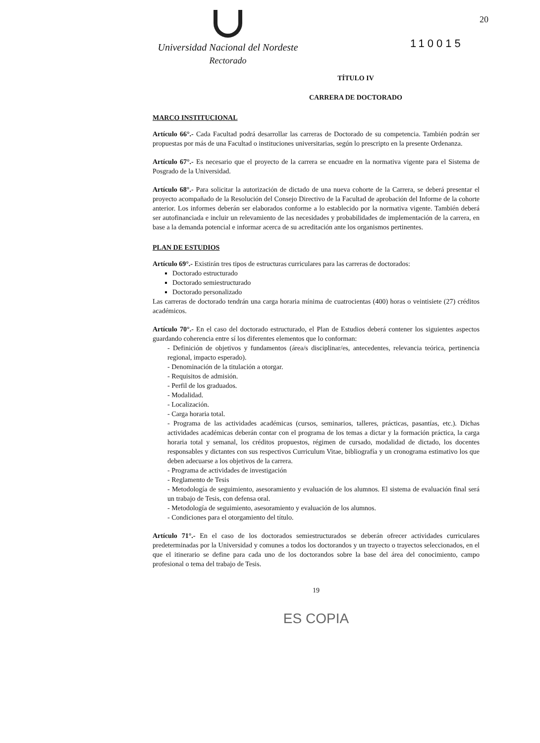Universidad Nacional del Nordeste
Rectorado
20
110015
TÍTULO IV
CARRERA DE DOCTORADO
MARCO INSTITUCIONAL
Artículo 66°.- Cada Facultad podrá desarrollar las carreras de Doctorado de su competencia. También podrán ser propuestas por más de una Facultad o instituciones universitarias, según lo prescripto en la presente Ordenanza.
Artículo 67°.- Es necesario que el proyecto de la carrera se encuadre en la normativa vigente para el Sistema de Posgrado de la Universidad.
Artículo 68°.- Para solicitar la autorización de dictado de una nueva cohorte de la Carrera, se deberá presentar el proyecto acompañado de la Resolución del Consejo Directivo de la Facultad de aprobación del Informe de la cohorte anterior. Los informes deberán ser elaborados conforme a lo establecido por la normativa vigente. También deberá ser autofinanciada e incluir un relevamiento de las necesidades y probabilidades de implementación de la carrera, en base a la demanda potencial e informar acerca de su acreditación ante los organismos pertinentes.
PLAN DE ESTUDIOS
Artículo 69°.- Existirán tres tipos de estructuras curriculares para las carreras de doctorados:
Doctorado estructurado
Doctorado semiestructurado
Doctorado personalizado
Las carreras de doctorado tendrán una carga horaria mínima de cuatrocientas (400) horas o veintisiete (27) créditos académicos.
Artículo 70°.- En el caso del doctorado estructurado, el Plan de Estudios deberá contener los siguientes aspectos guardando coherencia entre sí los diferentes elementos que lo conforman:
- Definición de objetivos y fundamentos (área/s disciplinar/es, antecedentes, relevancia teórica, pertinencia regional, impacto esperado).
- Denominación de la titulación a otorgar.
- Requisitos de admisión.
- Perfil de los graduados.
- Modalidad.
- Localización.
- Carga horaria total.
- Programa de las actividades académicas (cursos, seminarios, talleres, prácticas, pasantías, etc.). Dichas actividades académicas deberán contar con el programa de los temas a dictar y la formación práctica, la carga horaria total y semanal, los créditos propuestos, régimen de cursado, modalidad de dictado, los docentes responsables y dictantes con sus respectivos Curriculum Vitae, bibliografía y un cronograma estimativo los que deben adecuarse a los objetivos de la carrera.
- Programa de actividades de investigación
- Reglamento de Tesis
- Metodología de seguimiento, asesoramiento y evaluación de los alumnos. El sistema de evaluación final será un trabajo de Tesis, con defensa oral.
- Metodología de seguimiento, asesoramiento y evaluación de los alumnos.
- Condiciones para el otorgamiento del título.
Artículo 71°.- En el caso de los doctorados semiestructurados se deberán ofrecer actividades curriculares predeterminadas por la Universidad y comunes a todos los doctorandos y un trayecto o trayectos seleccionados, en el que el itinerario se define para cada uno de los doctorandos sobre la base del área del conocimiento, campo profesional o tema del trabajo de Tesis.
19
ES COPIA